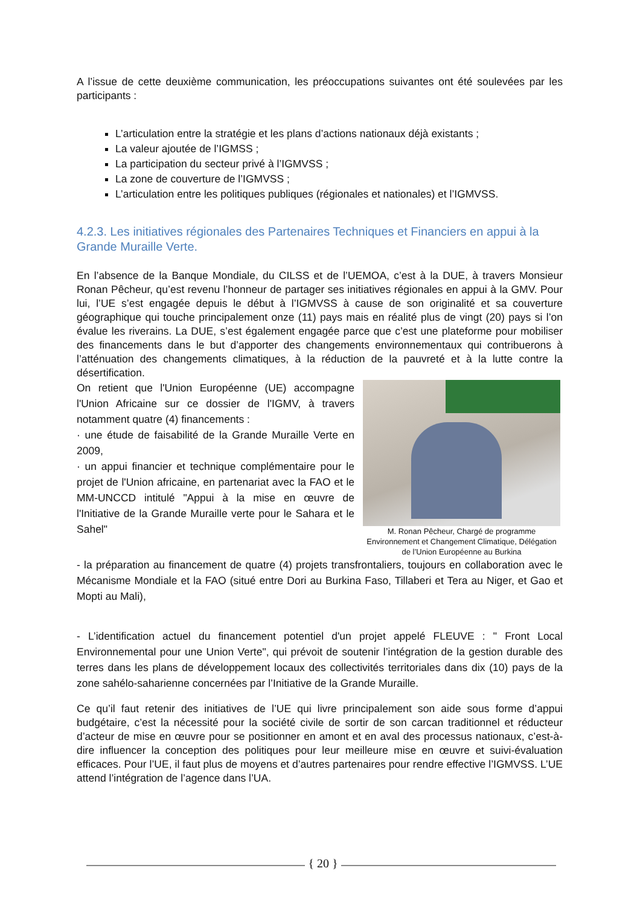A l’issue de cette deuxième communication, les préoccupations suivantes ont été soulevées par les participants :
L’articulation entre la stratégie et les plans d’actions nationaux déjà existants ;
La valeur ajoutée de l’IGMSS ;
La participation du secteur privé à l’IGMVSS ;
La zone de couverture de l’IGMVSS ;
L’articulation entre les politiques publiques (régionales et nationales) et l’IGMVSS.
4.2.3. Les initiatives régionales des Partenaires Techniques et Financiers en appui à la Grande Muraille Verte.
En l’absence de la Banque Mondiale, du CILSS et de l’UEMOA, c’est à la DUE, à travers Monsieur Ronan Pêcheur, qu’est revenu l’honneur de partager ses initiatives régionales en appui à la GMV. Pour lui, l’UE s’est engagée depuis le début à l’IGMVSS à cause de son originalité et sa couverture géographique qui touche principalement onze (11) pays mais en réalité plus de vingt (20) pays si l’on évalue les riverains. La DUE, s’est également engagée parce que c’est une plateforme pour mobiliser des financements dans le but d’apporter des changements environnementaux qui contribuerons à l’atténuation des changements climatiques, à la réduction de la pauvreté et à la lutte contre la désertification.
On retient que l'Union Européenne (UE) accompagne l'Union Africaine sur ce dossier de l'IGMV, à travers notamment quatre (4) financements :
· une étude de faisabilité de la Grande Muraille Verte en 2009,
· un appui financier et technique complémentaire pour le projet de l'Union africaine, en partenariat avec la FAO et le MM-UNCCD intitulé "Appui à la mise en œuvre de l'Initiative de la Grande Muraille verte pour le Sahara et le Sahel"
M. Ronan Pêcheur, Chargé de programme Environnement et Changement Climatique, Délégation de l’Union Européenne au Burkina
- la préparation au financement de quatre (4) projets transfrontaliers, toujours en collaboration avec le Mécanisme Mondiale et la FAO (situé entre Dori au Burkina Faso, Tillaberi et Tera au Niger, et Gao et Mopti au Mali),
- L’identification actuel du financement potentiel d'un projet appelé FLEUVE : " Front Local Environnemental pour une Union Verte", qui prévoit de soutenir l’intégration de la gestion durable des terres dans les plans de développement locaux des collectivités territoriales dans dix (10) pays de la zone sahélo-saharienne concernées par l’Initiative de la Grande Muraille.
Ce qu’il faut retenir des initiatives de l’UE qui livre principalement son aide sous forme d’appui budgétaire, c’est la nécessité pour la société civile de sortir de son carcan traditionnel et réducteur d’acteur de mise en œuvre pour se positionner en amont et en aval des processus nationaux, c’est-à-dire influencer la conception des politiques pour leur meilleure mise en œuvre et suivi-évaluation efficaces. Pour l’UE, il faut plus de moyens et d’autres partenaires pour rendre effective l’IGMVSS. L’UE attend l’intégration de l’agence dans l’UA.
{ 20 }